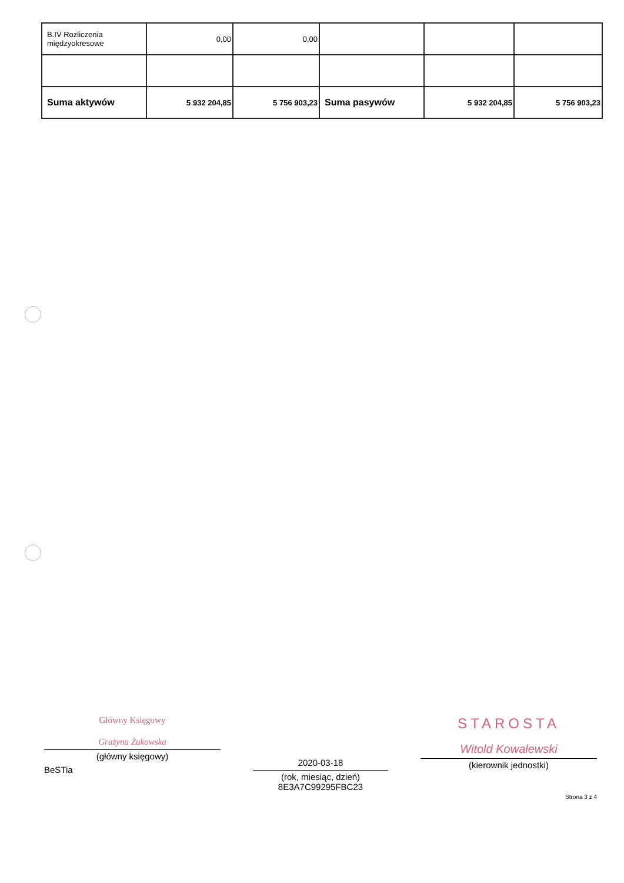| B.IV Rozliczenia międzyokresowe | 0,00 | 0,00 | | | |
| Suma aktywów | 5 932 204,85 | 5 756 903,23 | Suma pasywów | 5 932 204,85 | 5 756 903,23 |
Główny Księgowy
Grażyna Żukowska
(główny księgowy)
BeSTia
2020-03-18
(rok, miesiąc, dzień)
8E3A7C99295FBC23
STAROSTA
Witold Kowalewski
(kierownik jednostki)
Strona 3 z 4